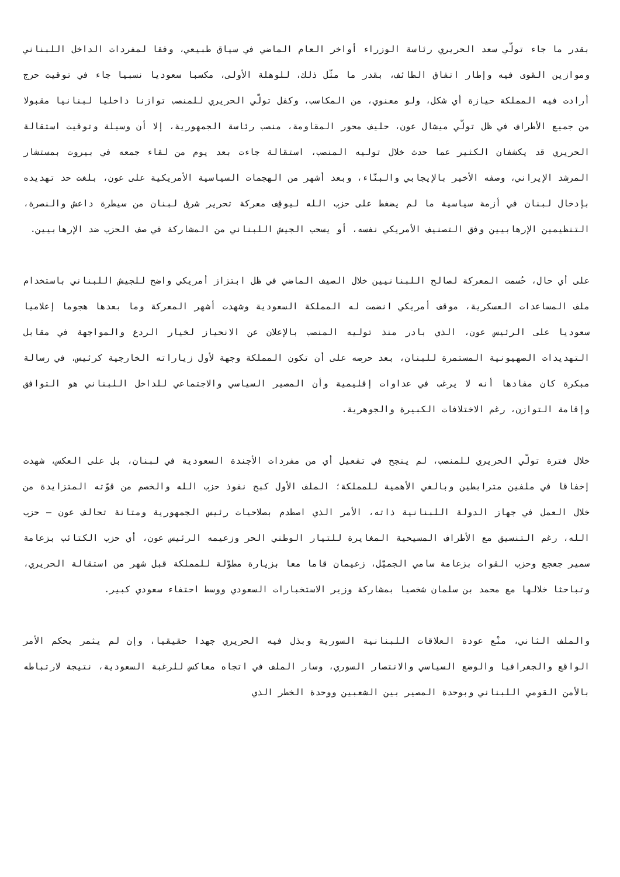بقدر ما جاء تولّي سعد الحريري رئاسة الوزراء أواخر العام الماضي في سياق طبيعي، وفقا لمفردات الداخل اللبناني وموازين القوى فيه وإطار اتفاق الطائف، بقدر ما مثّل ذلك، للوهلة الأولى، مكسبا سعوديا نسبيا جاء في توقيت حرج أرادت فيه المملكة حيازة أي شكل، ولو معنوي، من المكاسب، وكفل تولّي الحريري للمنصب توازنا داخليا لبنانيا مقبولا من جميع الأطراف في ظل تولّي ميشال عون، حليف محور المقاومة، منصب رئاسة الجمهورية، إلا أن وسيلة وتوقيت استقالة الحريري قد يكشفان الكثير عما حدث خلال توليه المنصب، استقالة جاءت بعد يوم من لقاء جمعه في بيروت بمستشار المرشد الإيراني، وصفه الأخير بالإيجابي والبنّاء، وبعد أشهر من الهجمات السياسية الأمريكية على عون، بلغت حد تهديده بإدخال لبنان في أزمة سياسية ما لم يضغط على حزب الله ليوقِف معركة تحرير شرق لبنان من سيطرة داعش والنصرة، التنظيمين الإرهابيين وفق التصنيف الأمريكي نفسه، أو يسحب الجيش اللبناني من المشاركة في صف الحزب ضد الإرهابيين.
على أي حال، حُسمت المعركة لصالح اللبنانيين خلال الصيف الماضي في ظل ابتزاز أمريكي واضح للجيش اللبناني باستخدام ملف المساعدات العسكرية، موقف أمريكي انضمت له المملكة السعودية وشهدت أشهر المعركة وما بعدها هجوما إعلاميا سعوديا على الرئيس عون، الذي بادر منذ توليه المنصب بالإعلان عن الانحياز لخيار الردع والمواجهة في مقابل التهديدات الصهيونية المستمرة للبنان، بعد حرصه على أن تكون المملكة وجهة لأول زياراته الخارجية كرئيس، في رسالة مبكرة كان مفادها أنه لا يرغب في عداوات إقليمية وأن المصير السياسي والاجتماعي للداخل اللبناني هو التوافق وإقامة التوازن، رغم الاختلافات الكبيرة والجوهرية.
خلال فترة تولّي الحريري للمنصب، لم ينجح في تفعيل أي من مفردات الأجندة السعودية في لبنان، بل على العكس، شهدت إخفاقا في ملفين مترابطين وبالغي الأهمية للمملكة؛ الملف الأول كبح نفوذ حزب الله والخصم من قوّته المتزايدة من خلال العمل في جهاز الدولة اللبنانية ذاته، الأمر الذي اصطدم بصلاحيات رئيس الجمهورية ومتانة تحالف عون – حزب الله، رغم التنسيق مع الأطراف المسيحية المغايرة للتيار الوطني الحر وزعيمه الرئيس عون، أي حزب الكتائب بزعامة سمير جعجع وحزب القوات بزعامة سامي الجميّل، زعيمان قاما معا بزيارة مطوّلة للمملكة قبل شهر من استقالة الحريري، وتباحثا خلالها مع محمد بن سلمان شخصيا بمشاركة وزير الاستخبارات السعودي ووسط احتفاء سعودي كبير.
والملف الثاني، منْع عودة العلاقات اللبنانية السورية وبذل فيه الحريري جهدا حقيقيا، وإن لم يثمر بحكم الأمر الواقع والجغرافيا والوضع السياسي والانتصار السوري، وسار الملف في اتجاه معاكس للرغبة السعودية، نتيجة لارتباطه بالأمن القومي اللبناني وبوحدة المصير بين الشعبين ووحدة الخطر الذي